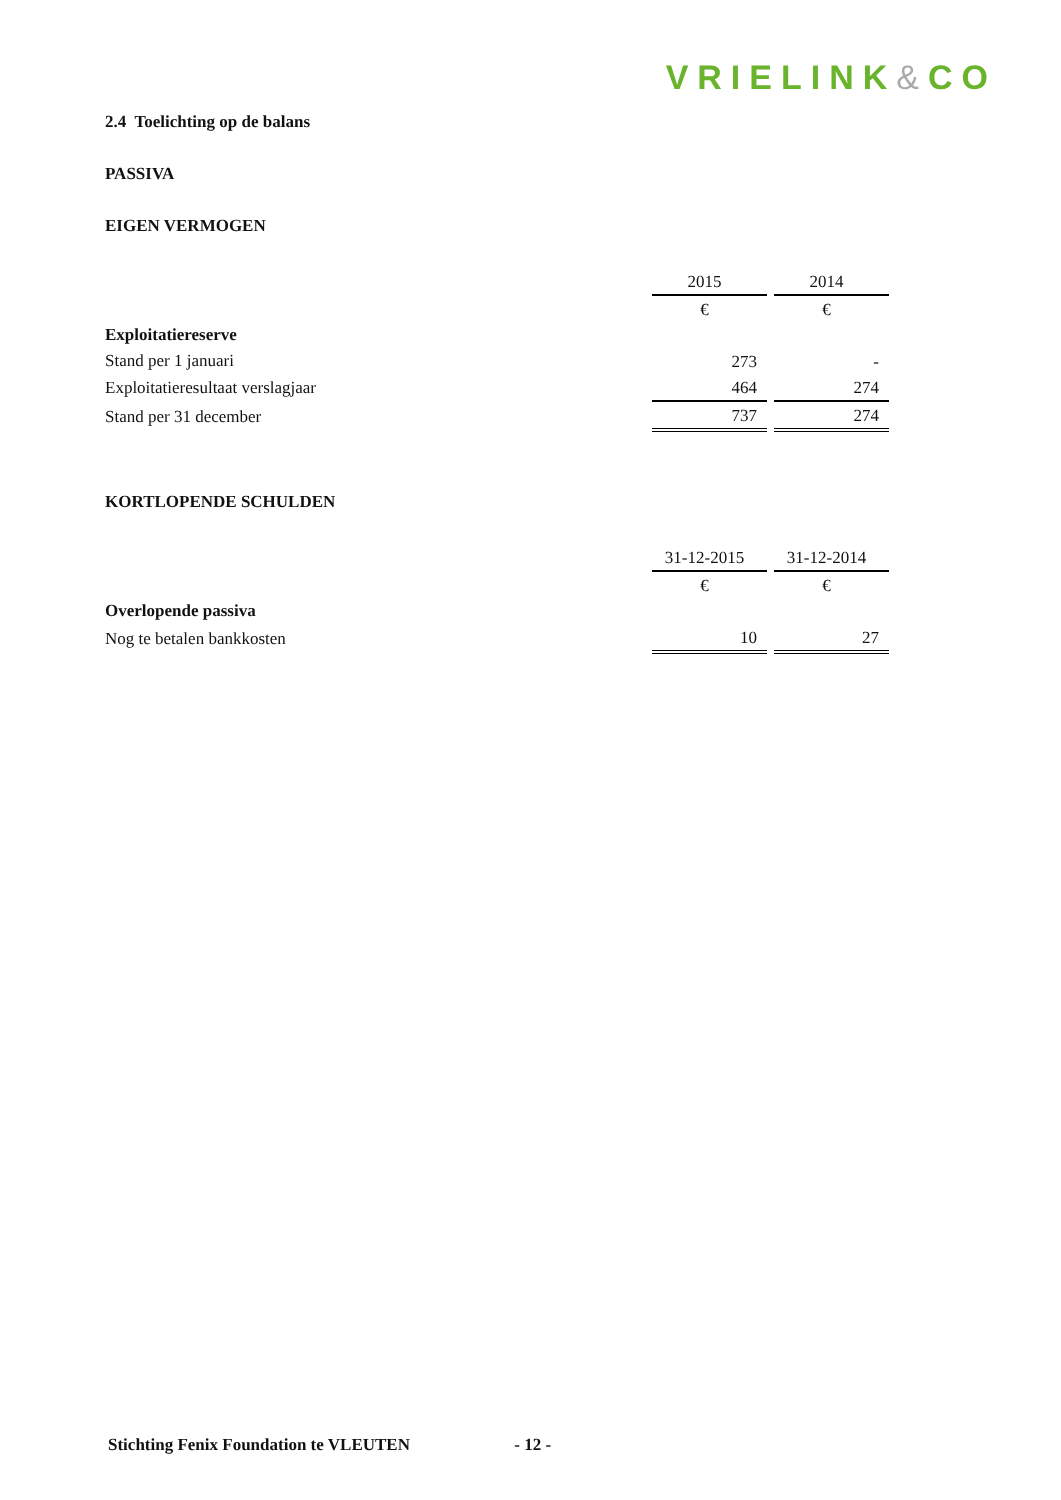VRIELINK&CO
2.4 Toelichting op de balans
PASSIVA
EIGEN VERMOGEN
| | 2015 | 2014 |
| | € | € |
| Exploitatiereserve | | |
| Stand per 1 januari | 273 | - |
| Exploitatieresultaat verslagjaar | 464 | 274 |
| Stand per 31 december | 737 | 274 |
KORTLOPENDE SCHULDEN
| | 31-12-2015 | 31-12-2014 |
| | € | € |
| Overlopende passiva | | |
| Nog te betalen bankkosten | 10 | 27 |
Stichting Fenix Foundation te VLEUTEN - 12 -